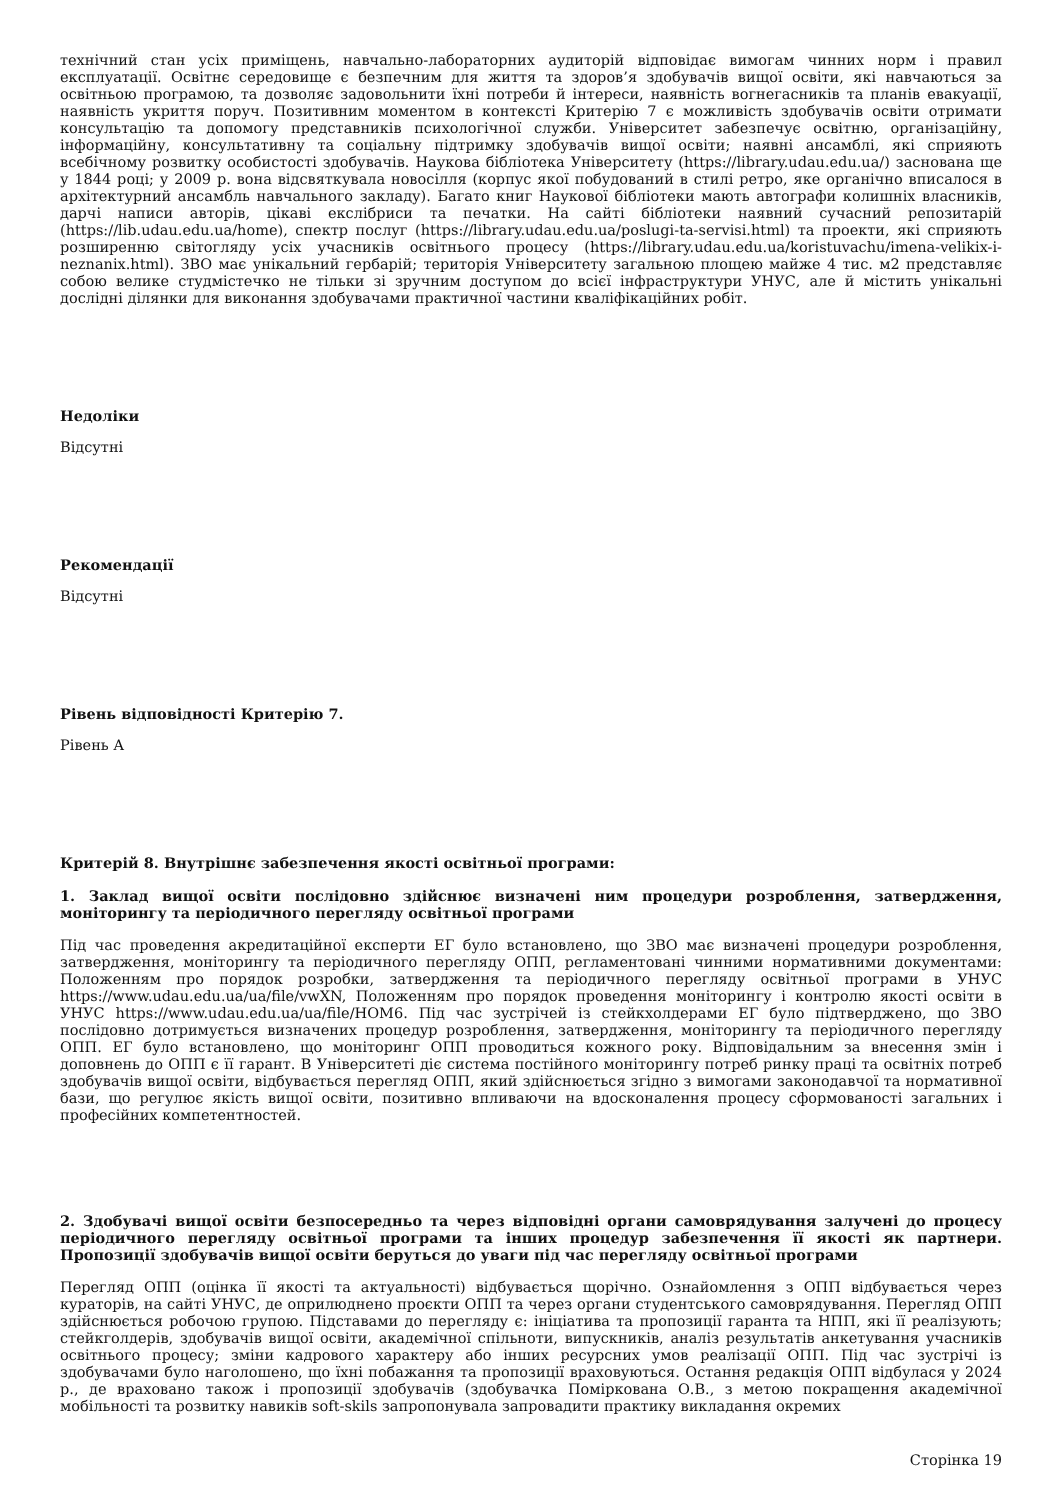технічний стан усіх приміщень, навчально-лабораторних аудиторій відповідає вимогам чинних норм і правил експлуатації. Освітнє середовище є безпечним для життя та здоров’я здобувачів вищої освіти, які навчаються за освітньою програмою, та дозволяє задовольнити їхні потреби й інтереси, наявність вогнегасників та планів евакуації, наявність укриття поруч. Позитивним моментом в контексті Критерію 7 є можливість здобувачів освіти отримати консультацію та допомогу представників психологічної служби. Університет забезпечує освітню, організаційну, інформаційну, консультативну та соціальну підтримку здобувачів вищої освіти; наявні ансамблі, які сприяють всебічному розвитку особистості здобувачів. Наукова бібліотека Університету (https://library.udau.edu.ua/) заснована ще у 1844 році; у 2009 р. вона відсвяткувала новосілля (корпус якої побудований в стилі ретро, яке органічно вписалося в архітектурний ансамбль навчального закладу). Багато книг Наукової бібліотеки мають автографи колишніх власників, дарчі написи авторів, цікаві екслібриси та печатки. На сайті бібліотеки наявний сучасний репозитарій (https://lib.udau.edu.ua/home), спектр послуг (https://library.udau.edu.ua/poslugi-ta-servisi.html) та проекти, які сприяють розширенню світогляду усіх учасників освітнього процесу (https://library.udau.edu.ua/koristuvachu/imena-velikix-i-neznanix.html). ЗВО має унікальний гербарій; територія Університету загальною площею майже 4 тис. м2 представляє собою велике студмістечко не тільки зі зручним доступом до всієї інфраструктури УНУС, але й містить унікальні дослідні ділянки для виконання здобувачами практичної частини кваліфікаційних робіт.
Недоліки
Відсутні
Рекомендації
Відсутні
Рівень відповідності Критерію 7.
Рівень А
Критерій 8. Внутрішнє забезпечення якості освітньої програми:
1. Заклад вищої освіти послідовно здійснює визначені ним процедури розроблення, затвердження, моніторингу та періодичного перегляду освітньої програми
Під час проведення акредитаційної експерти ЕГ було встановлено, що ЗВО має визначені процедури розроблення, затвердження, моніторингу та періодичного перегляду ОПП, регламентовані чинними нормативними документами: Положенням про порядок розробки, затвердження та періодичного перегляду освітньої програми в УНУС https://www.udau.edu.ua/ua/file/vwXN, Положенням про порядок проведення моніторингу і контролю якості освіти в УНУС https://www.udau.edu.ua/ua/file/HOM6. Під час зустрічей із стейкхолдерами ЕГ було підтверджено, що ЗВО послідовно дотримується визначених процедур розроблення, затвердження, моніторингу та періодичного перегляду ОПП. ЕГ було встановлено, що моніторинг ОПП проводиться кожного року. Відповідальним за внесення змін і доповнень до ОПП є її гарант. В Університеті діє система постійного моніторингу потреб ринку праці та освітніх потреб здобувачів вищої освіти, відбувається перегляд ОПП, який здійснюється згідно з вимогами законодавчої та нормативної бази, що регулює якість вищої освіти, позитивно впливаючи на вдосконалення процесу сформованості загальних і професійних компетентностей.
2. Здобувачі вищої освіти безпосередньо та через відповідні органи самоврядування залучені до процесу періодичного перегляду освітньої програми та інших процедур забезпечення її якості як партнери. Пропозиції здобувачів вищої освіти беруться до уваги під час перегляду освітньої програми
Перегляд ОПП (оцінка її якості та актуальності) відбувається щорічно. Ознайомлення з ОПП відбувається через кураторів, на сайті УНУС, де оприлюднено проєкти ОПП та через органи студентського самоврядування. Перегляд ОПП здійснюється робочою групою. Підставами до перегляду є: ініціатива та пропозиції гаранта та НПП, які її реалізують; стейкголдерів, здобувачів вищої освіти, академічної спільноти, випускників, аналіз результатів анкетування учасників освітнього процесу; зміни кадрового характеру або інших ресурсних умов реалізації ОПП. Під час зустрічі із здобувачами було наголошено, що їхні побажання та пропозиції враховуються. Остання редакція ОПП відбулася у 2024 р., де враховано також і пропозиції здобувачів (здобувачка Поміркована О.В., з метою покращення академічної мобільності та розвитку навиків soft-skils запропонувала запровадити практику викладання окремих
Сторінка 19